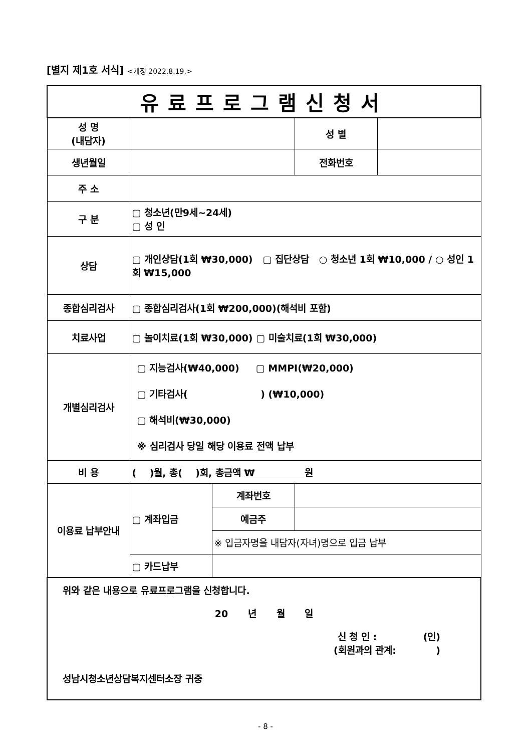[별지 제1호 서식] <개정 2022.8.19.>
| 유료프로그램신청서 | | | | |
| 성 명 (내담자) | | | 성 별 | |
| 생년월일 | | | 전화번호 | |
| 주 소 | | | | |
| 구 분 | ▢ 청소년(만9세~24세) ▢ 성 인 | | | |
| 상담 | ▢ 개인상담(1회 ₩30,000) ▢ 집단상담 ○ 청소년 1회 ₩10,000 / ○ 성인 1회 ₩15,000 | | | |
| 종합심리검사 | ▢ 종합심리검사(1회 ₩200,000)(해석비 포함) | | | |
| 치료사업 | ▢ 놀이치료(1회 ₩30,000) ▢ 미술치료(1회 ₩30,000) | | | |
| 개별심리검사 | ▢ 지능검사(₩40,000) ▢ MMPI(₩20,000) ▢ 기타검사( ) (₩10,000) ▢ 해석비(₩30,000) ※ 심리검사 당일 해당 이용료 전액 납부 | | | |
| 비 용 | ( )월, 총( )회, 총금액 ₩ 원 | | | |
| 이용료 납부안내 | ▢ 계좌입금 | 계좌번호 | | |
| | | 예금주 | | |
| | | ※ 입금자명을 내담자(자녀)명으로 입금 납부 | | |
| | ▢ 카드납부 | | | |
| 위와 같은 내용으로 유료프로그램을 신청합니다. 20 년 월 일 신 청 인 : (인) (회원과의 관계: ) 성남시청소년상담복지센터소장 귀중 | | | | |
- 8 -